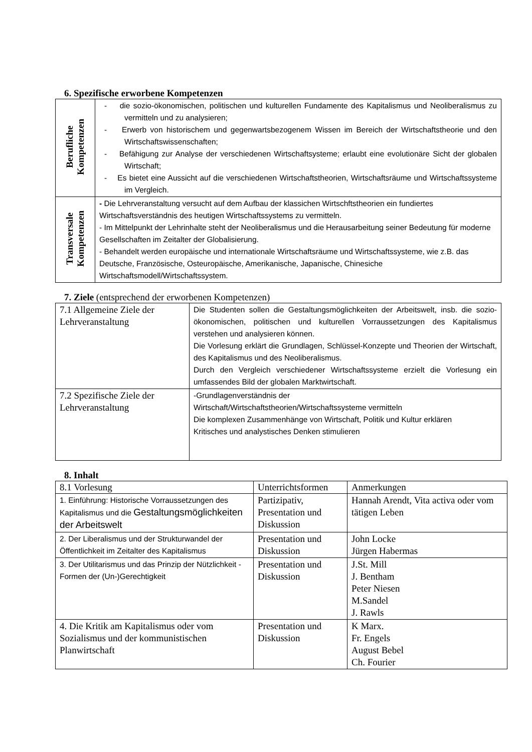6. Spezifische erworbene Kompetenzen
| Berufliche Kompetenzen | - die sozio-ökonomischen, politischen und kulturellen Fundamente des Kapitalismus und Neoliberalismus zu vermitteln und zu analysieren; - Erwerb von historischem und gegenwartsbezogenem Wissen im Bereich der Wirtschaftstheorie und den Wirtschaftswissenschaften; - Befähigung zur Analyse der verschiedenen Wirtschaftsysteme; erlaubt eine evolutionäre Sicht der globalen Wirtschaft; - Es bietet eine Aussicht auf die verschiedenen Wirtschaftstheorien, Wirtschaftsräume und Wirtschaftssysteme im Vergleich. |
| Transversale Kompetenzen | - Die Lehrveranstaltung versucht auf dem Aufbau der klassichen Wirtschftstheorien ein fundiertes Wirtschaftsverständnis des heutigen Wirtschaftssystems zu vermitteln. - Im Mittelpunkt der Lehrinhalte steht der Neoliberalismus und die Herausarbeitung seiner Bedeutung für moderne Gesellschaften im Zeitalter der Globalisierung. - Behandelt werden europäische und internationale Wirtschaftsräume und Wirtschaftssysteme, wie z.B. das Deutsche, Französische, Osteuropäische, Amerikanische, Japanische, Chinesiche Wirtschaftsmodell/Wirtschaftssystem. |
7. Ziele (entsprechend der erworbenen Kompetenzen)
| 7.1 Allgemeine Ziele der Lehrveranstaltung | Die Studenten sollen die Gestaltungsmöglichkeiten der Arbeitswelt, insb. die sozio-ökonomischen, politischen und kulturellen Vorraussetzungen des Kapitalismus verstehen und analysieren können. Die Vorlesung erklärt die Grundlagen, Schlüssel-Konzepte und Theorien der Wirtschaft, des Kapitalismus und des Neoliberalismus. Durch den Vergleich verschiedener Wirtschaftssysteme erzielt die Vorlesung ein umfassendes Bild der globalen Marktwirtschaft. |
| 7.2 Spezifische Ziele der Lehrveranstaltung | -Grundlagenverständnis der Wirtschaft/Wirtschaftstheorien/Wirtschaftssysteme vermitteln Die komplexen Zusammenhänge von Wirtschaft, Politik und Kultur erklären Kritisches und analystisches Denken stimulieren |
8. Inhalt
| 8.1 Vorlesung | Unterrichtsformen | Anmerkungen |
| --- | --- | --- |
| 1. Einführung: Historische Vorraussetzungen des Kapitalismus und die Gestaltungsmöglichkeiten der Arbeitswelt | Partizipativ, Presentation und Diskussion | Hannah Arendt, Vita activa oder vom tätigen Leben |
| 2. Der Liberalismus und der Strukturwandel der Öffentlichkeit im Zeitalter des Kapitalismus | Presentation und Diskussion | John Locke Jürgen Habermas |
| 3. Der Utilitarismus und das Prinzip der Nützlichkeit - Formen der (Un-)Gerechtigkeit | Presentation und Diskussion | J.St. Mill J. Bentham Peter Niesen M.Sandel J. Rawls |
| 4. Die Kritik am Kapitalismus oder vom Sozialismus und der kommunistischen Planwirtschaft | Presentation und Diskussion | K Marx. Fr. Engels August Bebel Ch. Fourier |